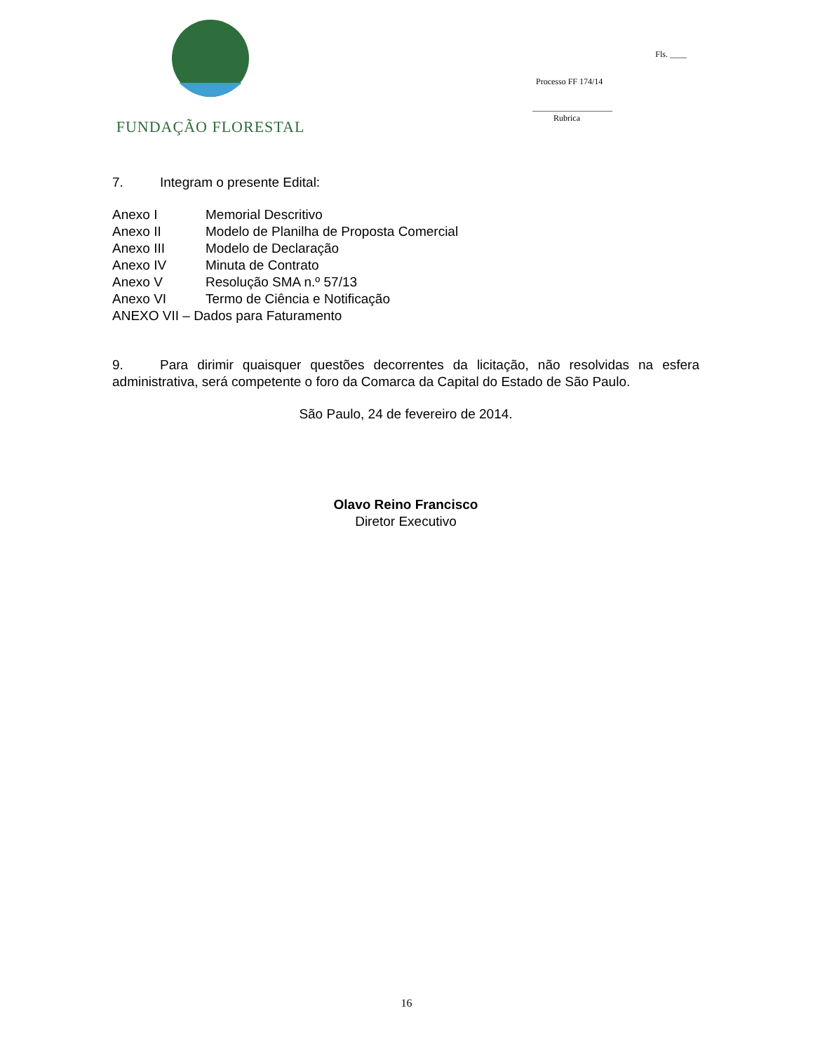FUNDAÇÃO FLORESTAL
Fls. ____
Processo FF 174/14
___________________
Rubrica
7. Integram o presente Edital:
Anexo I Memorial Descritivo
Anexo II Modelo de Planilha de Proposta Comercial
Anexo III Modelo de Declaração
Anexo IV Minuta de Contrato
Anexo V Resolução SMA n.º 57/13
Anexo VI Termo de Ciência e Notificação
ANEXO VII – Dados para Faturamento
9. Para dirimir quaisquer questões decorrentes da licitação, não resolvidas na esfera administrativa, será competente o foro da Comarca da Capital do Estado de São Paulo.
São Paulo, 24 de fevereiro de 2014.
Olavo Reino Francisco
Diretor Executivo
16